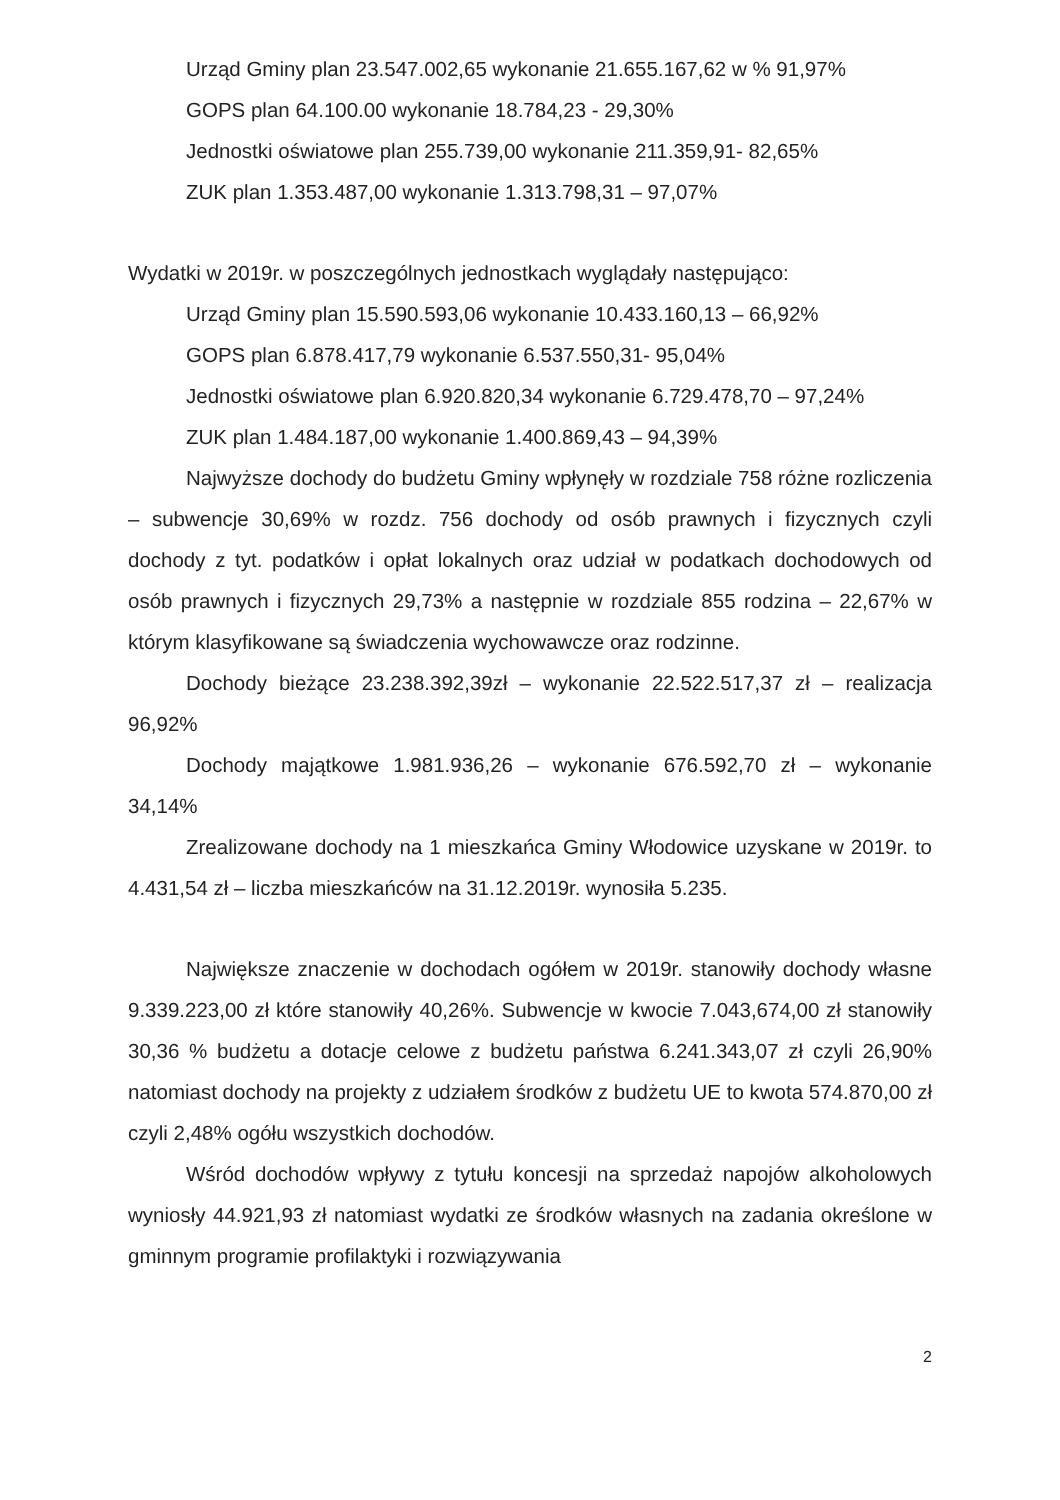Urząd Gminy plan 23.547.002,65 wykonanie 21.655.167,62 w % 91,97%
GOPS plan 64.100.00 wykonanie 18.784,23 - 29,30%
Jednostki oświatowe plan 255.739,00 wykonanie 211.359,91- 82,65%
ZUK plan 1.353.487,00 wykonanie 1.313.798,31 – 97,07%
Wydatki w 2019r. w poszczególnych jednostkach wyglądały następująco:
Urząd Gminy plan 15.590.593,06 wykonanie 10.433.160,13 – 66,92%
GOPS plan 6.878.417,79 wykonanie 6.537.550,31- 95,04%
Jednostki oświatowe plan 6.920.820,34 wykonanie 6.729.478,70 – 97,24%
ZUK plan 1.484.187,00 wykonanie 1.400.869,43 – 94,39%
Najwyższe dochody do budżetu Gminy wpłynęły w rozdziale 758 różne rozliczenia – subwencje 30,69% w rozdz. 756 dochody od osób prawnych i fizycznych czyli dochody z tyt. podatków i opłat lokalnych oraz udział w podatkach dochodowych od osób prawnych i fizycznych 29,73% a następnie w rozdziale 855 rodzina – 22,67% w którym klasyfikowane są świadczenia wychowawcze oraz rodzinne.
Dochody bieżące 23.238.392,39zł – wykonanie 22.522.517,37 zł – realizacja 96,92%
Dochody majątkowe 1.981.936,26 – wykonanie 676.592,70 zł – wykonanie 34,14%
Zrealizowane dochody na 1 mieszkańca Gminy Włodowice uzyskane w 2019r. to 4.431,54 zł – liczba mieszkańców na 31.12.2019r. wynosiła 5.235.
Największe znaczenie w dochodach ogółem w 2019r. stanowiły dochody własne 9.339.223,00 zł które stanowiły 40,26%. Subwencje w kwocie 7.043,674,00 zł stanowiły 30,36 % budżetu a dotacje celowe z budżetu państwa 6.241.343,07 zł czyli 26,90% natomiast dochody na projekty z udziałem środków z budżetu UE to kwota 574.870,00 zł czyli 2,48% ogółu wszystkich dochodów.
Wśród dochodów wpływy z tytułu koncesji na sprzedaż napojów alkoholowych wyniosły 44.921,93 zł natomiast wydatki ze środków własnych na zadania określone w gminnym programie profilaktyki i rozwiązywania
2